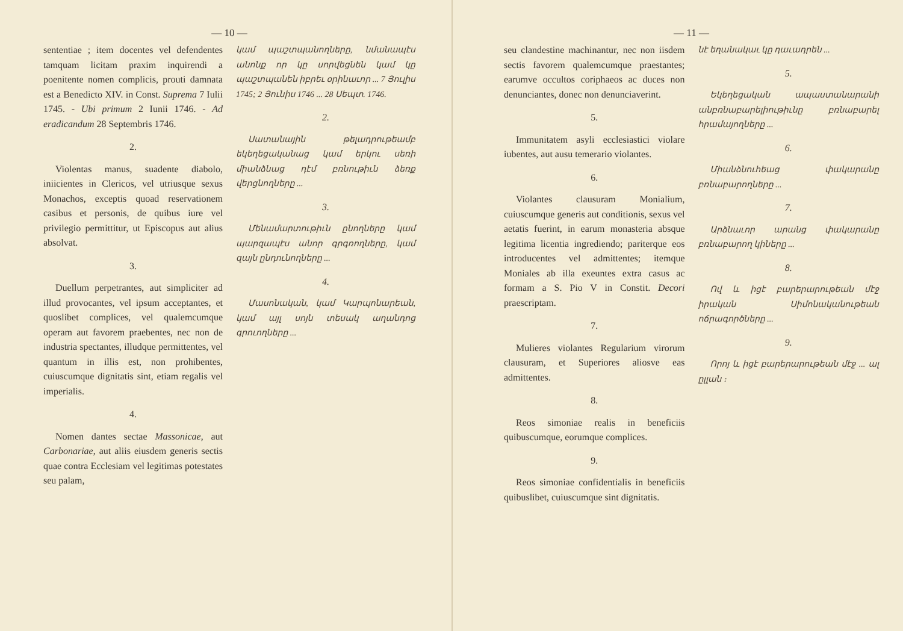— 10 —
sententiae ; item docentes vel defendentes tamquam licitam praxim inquirendi a poenitente nomen complicis, prouti damnata est a Benedicto XIV. in Const. Suprema 7 Iulii 1745. - Ubi primum 2 Iunii 1746. - Ad eradicandum 28 Septembris 1746.
2.
Violentas manus, suadente diabolo, iniicientes in Clericos, vel utriusque sexus Monachos, exceptis quoad reservationem casibus et personis, de quibus iure vel privilegio permittitur, ut Episcopus aut alius absolvat.
3.
Duellum perpetrantes, aut simpliciter ad illud provocantes, vel ipsum acceptantes, et quoslibet complices, vel qualemcumque operam aut favorem praebentes, nec non de industria spectantes, illudque permittentes, vel quantum in illis est, non prohibentes, cuiuscumque dignitatis sint, etiam regalis vel imperialis.
4.
Nomen dantes sectae Massonicae, aut Carbonariae, aut aliis eiusdem generis sectis quae contra Ecclesiam vel legitimas potestates seu palam,
կամ պաշտպանողները, նմանապէս անոնք որ կը սորվեցնեն կամ կը պաշտպանեն իբրեւ օրինաւոր ... 7 Յուլիս 1745; 2 Յունիս 1746 ... 28 Սեպտ. 1746.
2.
Սատանային թելադրութեամբ եկեղեցականաց կամ երկու սեռի միանձնաց դէմ բռնութիւն ձեռք վերցնողները ...
3.
Մենամարտութիւն ընողները կամ պարզապէս անոր գրգռողները, կամ զայն ընդունողները ...
4.
Մասոնական, կամ Կարպոնարեան, կամ այլ սոյն տեսակ աղանդոց գրուողները ...
— 11 —
seu clandestine machinantur, nec non iisdem sectis favorem qualemcumque praestantes; earumve occultos coriphaeos ac duces non denunciantes, donec non denunciaverint.
5.
Immunitatem asyli ecclesiastici violare iubentes, aut ausu temerario violantes.
6.
Violantes clausuram Monialium, cuiuscumque generis aut conditionis, sexus vel aetatis fuerint, in earum monasteria absque legitima licentia ingrediendo; pariterque eos introducentes vel admittentes; itemque Moniales ab illa exeuntes extra casus ac formam a S. Pio V in Constit. Decori praescriptam.
7.
Mulieres violantes Regularium virorum clausuram, et Superiores aliosve eas admittentes.
8.
Reos simoniae realis in beneficiis quibuscumque, eorumque complices.
9.
Reos simoniae confidentialis in beneficiis quibuslibet, cuiuscumque sint dignitatis.
նէ եղանակաւ կը դաւադրեն ...
5.
Եկեղեցական ապաստանարանի անբռնաբարելիութիւնը բռնաբարել հրամայողները ...
6.
Միանձնուհեաց փակարանը բռնաբարողները ...
7.
Արձնաւոր արանց փակարանը բռնաբարող կիները ...
8.
Ով և իցէ բարերարութեան մէջ իրական Սիմոնականութեան ոճրագործները ...
9.
Որոյ և իցէ բարերարութեան մէջ ... ալ ըլլան ։